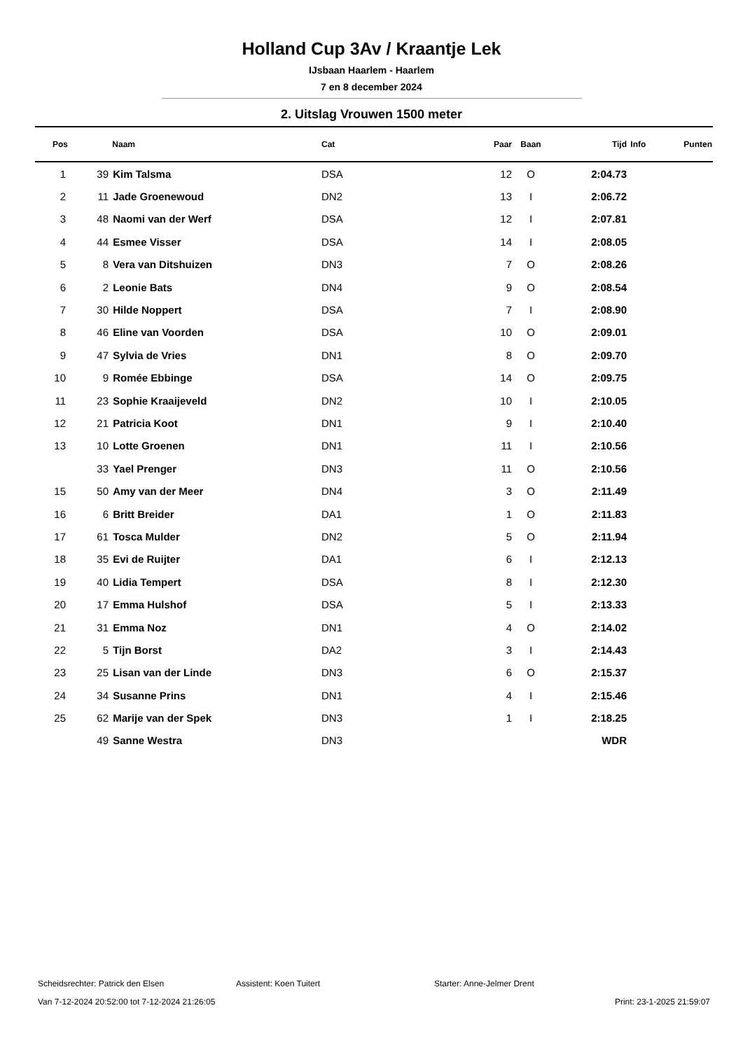Holland Cup 3Av / Kraantje Lek
IJsbaan Haarlem - Haarlem
7 en 8 december 2024
2. Uitslag Vrouwen 1500 meter
| Pos | | Naam | Cat | Paar | Baan | Tijd | Info | Punten |
| --- | --- | --- | --- | --- | --- | --- | --- | --- |
| 1 | 39 | Kim Talsma | DSA | 12 | O | 2:04.73 | | |
| 2 | 11 | Jade Groenewoud | DN2 | 13 | I | 2:06.72 | | |
| 3 | 48 | Naomi van der Werf | DSA | 12 | I | 2:07.81 | | |
| 4 | 44 | Esmee Visser | DSA | 14 | I | 2:08.05 | | |
| 5 | 8 | Vera van Ditshuizen | DN3 | 7 | O | 2:08.26 | | |
| 6 | 2 | Leonie Bats | DN4 | 9 | O | 2:08.54 | | |
| 7 | 30 | Hilde Noppert | DSA | 7 | I | 2:08.90 | | |
| 8 | 46 | Eline van Voorden | DSA | 10 | O | 2:09.01 | | |
| 9 | 47 | Sylvia de Vries | DN1 | 8 | O | 2:09.70 | | |
| 10 | 9 | Romée Ebbinge | DSA | 14 | O | 2:09.75 | | |
| 11 | 23 | Sophie Kraaijeveld | DN2 | 10 | I | 2:10.05 | | |
| 12 | 21 | Patricia Koot | DN1 | 9 | I | 2:10.40 | | |
| 13 | 10 | Lotte Groenen | DN1 | 11 | I | 2:10.56 | | |
| | 33 | Yael Prenger | DN3 | 11 | O | 2:10.56 | | |
| 15 | 50 | Amy van der Meer | DN4 | 3 | O | 2:11.49 | | |
| 16 | 6 | Britt Breider | DA1 | 1 | O | 2:11.83 | | |
| 17 | 61 | Tosca Mulder | DN2 | 5 | O | 2:11.94 | | |
| 18 | 35 | Evi de Ruijter | DA1 | 6 | I | 2:12.13 | | |
| 19 | 40 | Lidia Tempert | DSA | 8 | I | 2:12.30 | | |
| 20 | 17 | Emma Hulshof | DSA | 5 | I | 2:13.33 | | |
| 21 | 31 | Emma Noz | DN1 | 4 | O | 2:14.02 | | |
| 22 | 5 | Tijn Borst | DA2 | 3 | I | 2:14.43 | | |
| 23 | 25 | Lisan van der Linde | DN3 | 6 | O | 2:15.37 | | |
| 24 | 34 | Susanne Prins | DN1 | 4 | I | 2:15.46 | | |
| 25 | 62 | Marije van der Spek | DN3 | 1 | I | 2:18.25 | | |
| | 49 | Sanne Westra | DN3 | | | WDR | | |
Scheidsrechter: Patrick den Elsen Assistent: Koen Tuitert Starter: Anne-Jelmer Drent
Van 7-12-2024 20:52:00 tot 7-12-2024 21:26:05 Print: 23-1-2025 21:59:07